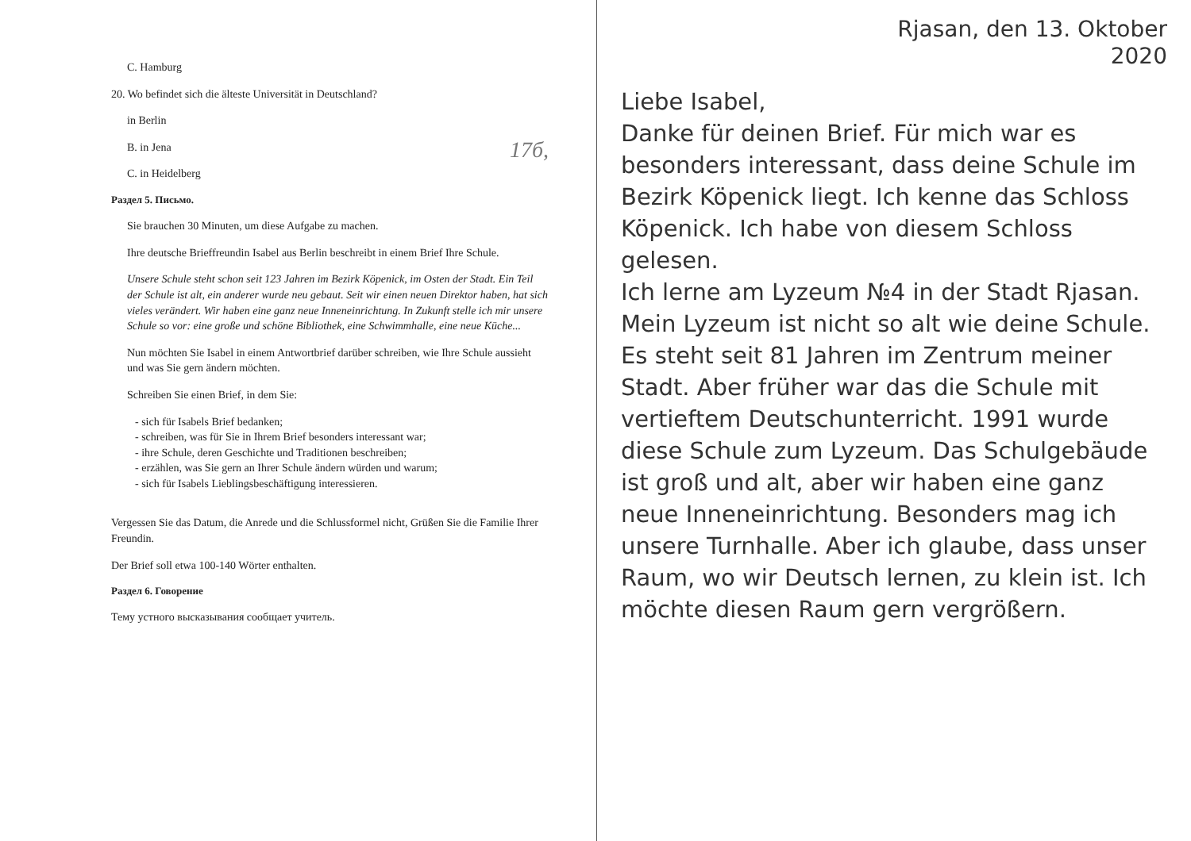C. Hamburg
20. Wo befindet sich die älteste Universität in Deutschland?
in Berlin
B. in Jena
C. in Heidelberg 17б,
Раздел 5. Письмо.
Sie brauchen 30 Minuten, um diese Aufgabe zu machen.
Ihre deutsche Brieffreundin Isabel aus Berlin beschreibt in einem Brief Ihre Schule.
Unsere Schule steht schon seit 123 Jahren im Bezirk Köpenick, im Osten der Stadt. Ein Teil der Schule ist alt, ein anderer wurde neu gebaut. Seit wir einen neuen Direktor haben, hat sich vieles verändert. Wir haben eine ganz neue Inneneinrichtung. In Zukunft stelle ich mir unsere Schule so vor: eine große und schöne Bibliothek, eine Schwimmhalle, eine neue Küche...
Nun möchten Sie Isabel in einem Antwortbrief darüber schreiben, wie Ihre Schule aussieht und was Sie gern ändern möchten.
Schreiben Sie einen Brief, in dem Sie:
- sich für Isabels Brief bedanken;
- schreiben, was für Sie in Ihrem Brief besonders interessant war;
- ihre Schule, deren Geschichte und Traditionen beschreiben;
- erzählen, was Sie gern an Ihrer Schule ändern würden und warum;
- sich für Isabels Lieblingsbeschäftigung interessieren.
Vergessen Sie das Datum, die Anrede und die Schlussformel nicht, Grüßen Sie die Familie Ihrer Freundin.
Der Brief soll etwa 100-140 Wörter enthalten.
Раздел 6. Говорение
Тему устного высказывания сообщает учитель.
Rjasan, den 13. Oktober
2020
Liebe Isabel,
Danke für deinen Brief. Für mich war es besonders interessant, dass deine Schule im Bezirk Köpenick liegt. Ich kenne das Schloss Köpenick. Ich habe von diesem Schloss gelesen.
Ich lerne am Lyzeum №4 in der Stadt Rjasan. Mein Lyzeum ist nicht so alt wie deine Schule. Es steht seit 81 Jahren im Zentrum meiner Stadt. Aber früher war das die Schule mit vertieftem Deutschunterricht. 1991 wurde diese Schule zum Lyzeum. Das Schulgebäude ist groß und alt, aber wir haben eine ganz neue Inneneinrichtung. Besonders mag ich unsere Turnhalle. Aber ich glaube, dass unser Raum, wo wir Deutsch lernen, zu klein ist. Ich möchte diesen Raum gern vergrößern.